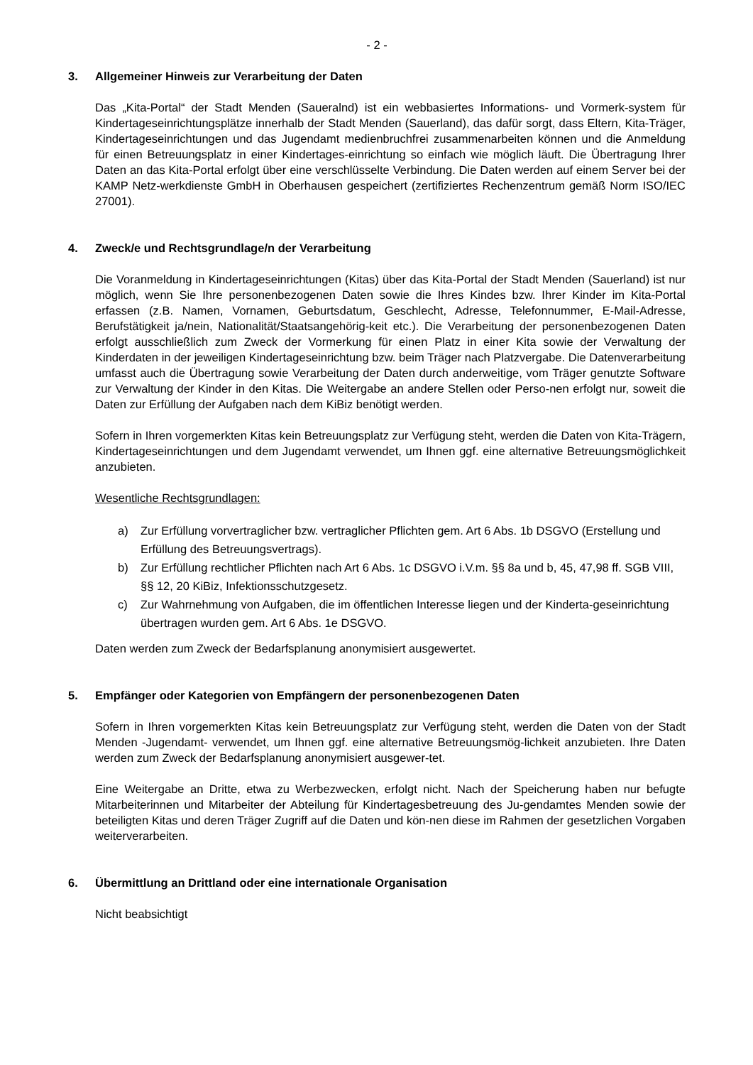- 2 -
3. Allgemeiner Hinweis zur Verarbeitung der Daten
Das „Kita-Portal“ der Stadt Menden (Saueralnd) ist ein webbasiertes Informations- und Vormerk-system für Kindertageseinrichtungsplätze innerhalb der Stadt Menden (Sauerland), das dafür sorgt, dass Eltern, Kita-Träger, Kindertageseinrichtungen und das Jugendamt medienbruchfrei zusammenarbeiten können und die Anmeldung für einen Betreuungsplatz in einer Kindertages-einrichtung so einfach wie möglich läuft. Die Übertragung Ihrer Daten an das Kita-Portal erfolgt über eine verschlüsselte Verbindung. Die Daten werden auf einem Server bei der KAMP Netz-werkdienste GmbH in Oberhausen gespeichert (zertifiziertes Rechenzentrum gemäß Norm ISO/IEC 27001).
4. Zweck/e und Rechtsgrundlage/n der Verarbeitung
Die Voranmeldung in Kindertageseinrichtungen (Kitas) über das Kita-Portal der Stadt Menden (Sauerland) ist nur möglich, wenn Sie Ihre personenbezogenen Daten sowie die Ihres Kindes bzw. Ihrer Kinder im Kita-Portal erfassen (z.B. Namen, Vornamen, Geburtsdatum, Geschlecht, Adresse, Telefonnummer, E-Mail-Adresse, Berufstätigkeit ja/nein, Nationalität/Staatsangehörig-keit etc.). Die Verarbeitung der personenbezogenen Daten erfolgt ausschließlich zum Zweck der Vormerkung für einen Platz in einer Kita sowie der Verwaltung der Kinderdaten in der jeweiligen Kindertageseinrichtung bzw. beim Träger nach Platzvergabe. Die Datenverarbeitung umfasst auch die Übertragung sowie Verarbeitung der Daten durch anderweitige, vom Träger genutzte Software zur Verwaltung der Kinder in den Kitas. Die Weitergabe an andere Stellen oder Perso-nen erfolgt nur, soweit die Daten zur Erfüllung der Aufgaben nach dem KiBiz benötigt werden.
Sofern in Ihren vorgemerkten Kitas kein Betreuungsplatz zur Verfügung steht, werden die Daten von Kita-Trägern, Kindertageseinrichtungen und dem Jugendamt verwendet, um Ihnen ggf. eine alternative Betreuungsmöglichkeit anzubieten.
Wesentliche Rechtsgrundlagen:
a) Zur Erfüllung vorvertraglicher bzw. vertraglicher Pflichten gem. Art 6 Abs. 1b DSGVO (Erstellung und Erfüllung des Betreuungsvertrags).
b) Zur Erfüllung rechtlicher Pflichten nach Art 6 Abs. 1c DSGVO i.V.m. §§ 8a und b, 45, 47,98 ff. SGB VIII, §§ 12, 20 KiBiz, Infektionsschutzgesetz.
c) Zur Wahrnehmung von Aufgaben, die im öffentlichen Interesse liegen und der Kinderta-geseinrichtung übertragen wurden gem. Art 6 Abs. 1e DSGVO.
Daten werden zum Zweck der Bedarfsplanung anonymisiert ausgewertet.
5. Empfänger oder Kategorien von Empfängern der personenbezogenen Daten
Sofern in Ihren vorgemerkten Kitas kein Betreuungsplatz zur Verfügung steht, werden die Daten von der Stadt Menden -Jugendamt- verwendet, um Ihnen ggf. eine alternative Betreuungsmög-lichkeit anzubieten. Ihre Daten werden zum Zweck der Bedarfsplanung anonymisiert ausgewer-tet.
Eine Weitergabe an Dritte, etwa zu Werbezwecken, erfolgt nicht. Nach der Speicherung haben nur befugte Mitarbeiterinnen und Mitarbeiter der Abteilung für Kindertagesbetreuung des Ju-gendamtes Menden sowie der beteiligten Kitas und deren Träger Zugriff auf die Daten und kön-nen diese im Rahmen der gesetzlichen Vorgaben weiterverarbeiten.
6. Übermittlung an Drittland oder eine internationale Organisation
Nicht beabsichtigt